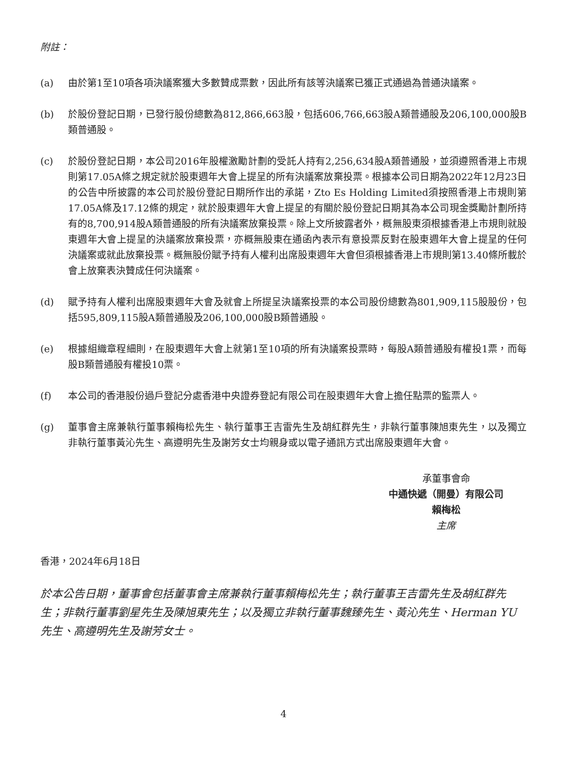附註：
(a) 由於第1至10項各項決議案獲大多數贊成票數，因此所有該等決議案已獲正式通過為普通決議案。
(b) 於股份登記日期，已發行股份總數為812,866,663股，包括606,766,663股A類普通股及206,100,000股B類普通股。
(c) 於股份登記日期，本公司2016年股權激勵計劃的受託人持有2,256,634股A類普通股，並須遵照香港上市規則第17.05A條之規定就於股東週年大會上提呈的所有決議案放棄投票。根據本公司日期為2022年12月23日的公告中所披露的本公司於股份登記日期所作出的承諾，Zto Es Holding Limited須按照香港上市規則第17.05A條及17.12條的規定，就於股東週年大會上提呈的有關於股份登記日期其為本公司現金獎勵計劃所持有的8,700,914股A類普通股的所有決議案放棄投票。除上文所披露者外，概無股東須根據香港上市規則就股東週年大會上提呈的決議案放棄投票，亦概無股東在通函內表示有意投票反對在股東週年大會上提呈的任何決議案或就此放棄投票。概無股份賦予持有人權利出席股東週年大會但須根據香港上市規則第13.40條所載於會上放棄表決贊成任何決議案。
(d) 賦予持有人權利出席股東週年大會及就會上所提呈決議案投票的本公司股份總數為801,909,115股股份，包括595,809,115股A類普通股及206,100,000股B類普通股。
(e) 根據組織章程細則，在股東週年大會上就第1至10項的所有決議案投票時，每股A類普通股有權投1票，而每股B類普通股有權投10票。
(f) 本公司的香港股份過戶登記分處香港中央證券登記有限公司在股東週年大會上擔任點票的監票人。
(g) 董事會主席兼執行董事賴梅松先生、執行董事王吉雷先生及胡紅群先生，非執行董事陳旭東先生，以及獨立非執行董事黃沁先生、高遵明先生及謝芳女士均親身或以電子通訊方式出席股東週年大會。
承董事會命
中通快遞（開曼）有限公司
賴梅松
主席
香港，2024年6月18日
於本公告日期，董事會包括董事會主席兼執行董事賴梅松先生；執行董事王吉雷先生及胡紅群先生；非執行董事劉星先生及陳旭東先生；以及獨立非執行董事魏臻先生、黃沁先生、Herman YU先生、高遵明先生及謝芳女士。
4